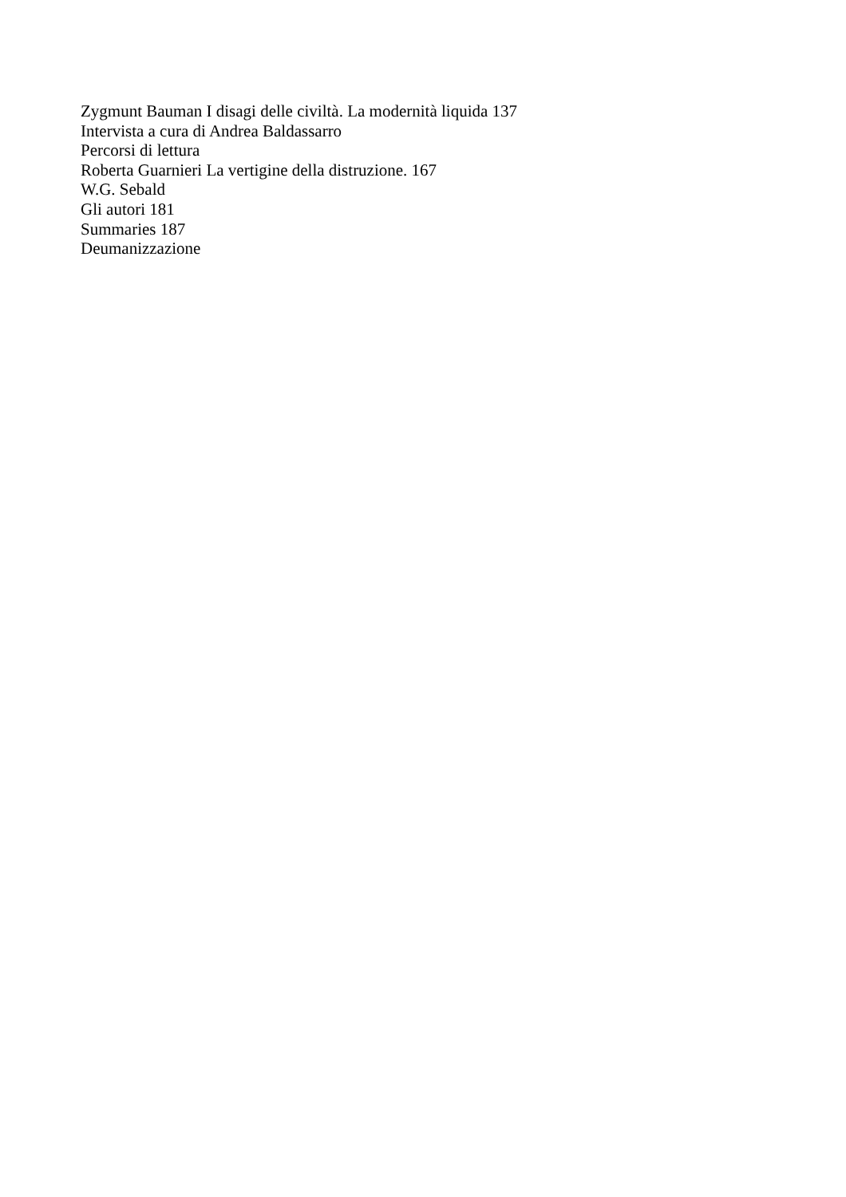Zygmunt Bauman I disagi delle civiltà. La modernità liquida 137
Intervista a cura di Andrea Baldassarro
Percorsi di lettura
Roberta Guarnieri La vertigine della distruzione. 167
W.G. Sebald
Gli autori 181
Summaries 187
Deumanizzazione